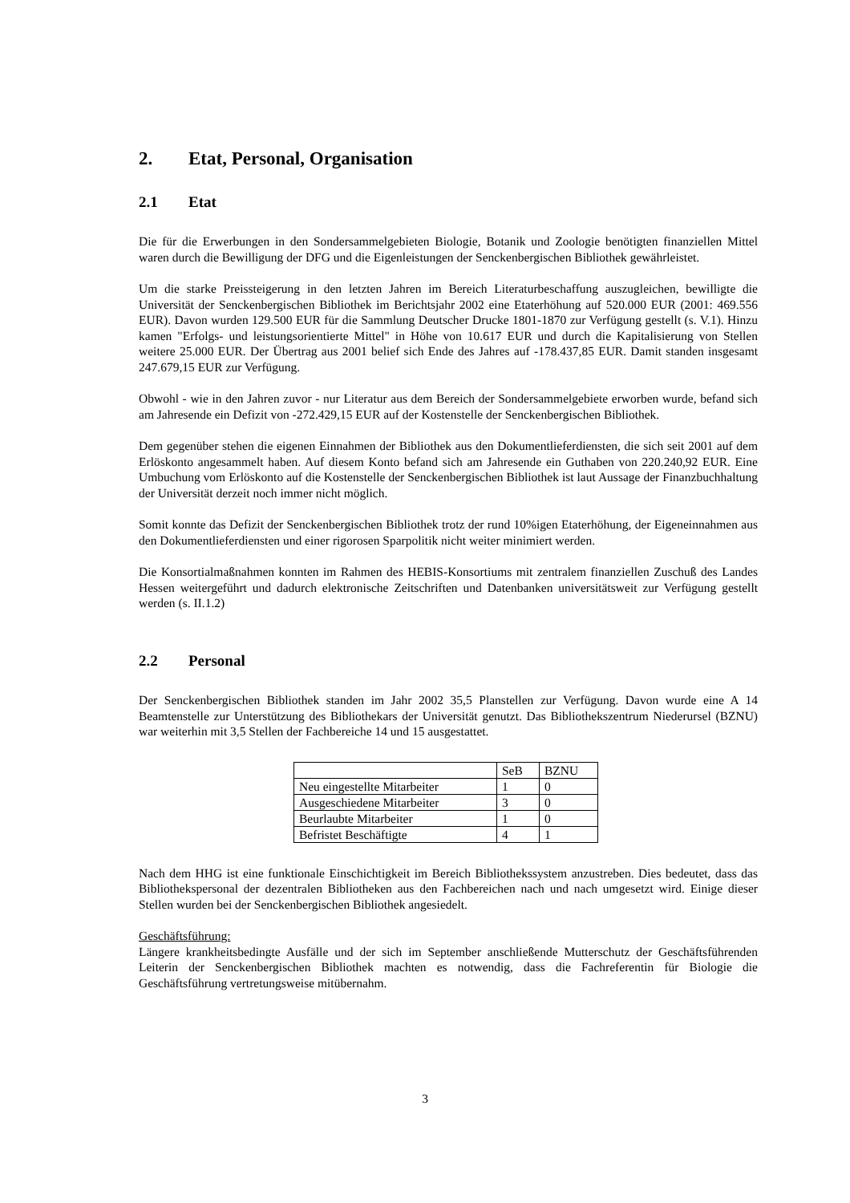2. Etat, Personal, Organisation
2.1 Etat
Die für die Erwerbungen in den Sondersammelgebieten Biologie, Botanik und Zoologie benötigten finanziellen Mittel waren durch die Bewilligung der DFG und die Eigenleistungen der Senckenbergischen Bibliothek gewährleistet.
Um die starke Preissteigerung in den letzten Jahren im Bereich Literaturbeschaffung auszugleichen, bewilligte die Universität der Senckenbergischen Bibliothek im Berichtsjahr 2002 eine Etaterhöhung auf 520.000 EUR (2001: 469.556 EUR). Davon wurden 129.500 EUR für die Sammlung Deutscher Drucke 1801-1870 zur Verfügung gestellt (s. V.1). Hinzu kamen "Erfolgs- und leistungsorientierte Mittel" in Höhe von 10.617 EUR und durch die Kapitalisierung von Stellen weitere 25.000 EUR. Der Übertrag aus 2001 belief sich Ende des Jahres auf -178.437,85 EUR. Damit standen insgesamt 247.679,15 EUR zur Verfügung.
Obwohl - wie in den Jahren zuvor - nur Literatur aus dem Bereich der Sondersammelgebiete erworben wurde, befand sich am Jahresende ein Defizit von -272.429,15 EUR auf der Kostenstelle der Senckenbergischen Bibliothek.
Dem gegenüber stehen die eigenen Einnahmen der Bibliothek aus den Dokumentlieferdiensten, die sich seit 2001 auf dem Erlöskonto angesammelt haben. Auf diesem Konto befand sich am Jahresende ein Guthaben von 220.240,92 EUR. Eine Umbuchung vom Erlöskonto auf die Kostenstelle der Senckenbergischen Bibliothek ist laut Aussage der Finanzbuchhaltung der Universität derzeit noch immer nicht möglich.
Somit konnte das Defizit der Senckenbergischen Bibliothek trotz der rund 10%igen Etaterhöhung, der Eigeneinnahmen aus den Dokumentlieferdiensten und einer rigorosen Sparpolitik nicht weiter minimiert werden.
Die Konsortialmaßnahmen konnten im Rahmen des HEBIS-Konsortiums mit zentralem finanziellen Zuschuß des Landes Hessen weitergeführt und dadurch elektronische Zeitschriften und Datenbanken universitätsweit zur Verfügung gestellt werden (s. II.1.2)
2.2 Personal
Der Senckenbergischen Bibliothek standen im Jahr 2002 35,5 Planstellen zur Verfügung. Davon wurde eine A 14 Beamtenstelle zur Unterstützung des Bibliothekars der Universität genutzt. Das Bibliothekszentrum Niederursel (BZNU) war weiterhin mit 3,5 Stellen der Fachbereiche 14 und 15 ausgestattet.
| | SeB | BZNU |
| --- | --- | --- |
| Neu eingestellte Mitarbeiter | 1 | 0 |
| Ausgeschiedene Mitarbeiter | 3 | 0 |
| Beurlaubte Mitarbeiter | 1 | 0 |
| Befristet Beschäftigte | 4 | 1 |
Nach dem HHG ist eine funktionale Einschichtigkeit im Bereich Bibliothekssystem anzustreben. Dies bedeutet, dass das Bibliothekspersonal der dezentralen Bibliotheken aus den Fachbereichen nach und nach umgesetzt wird. Einige dieser Stellen wurden bei der Senckenbergischen Bibliothek angesiedelt.
Geschäftsführung:
Längere krankheitsbedingte Ausfälle und der sich im September anschließende Mutterschutz der Geschäftsführenden Leiterin der Senckenbergischen Bibliothek machten es notwendig, dass die Fachreferentin für Biologie die Geschäftsführung vertretungsweise mitübernahm.
3